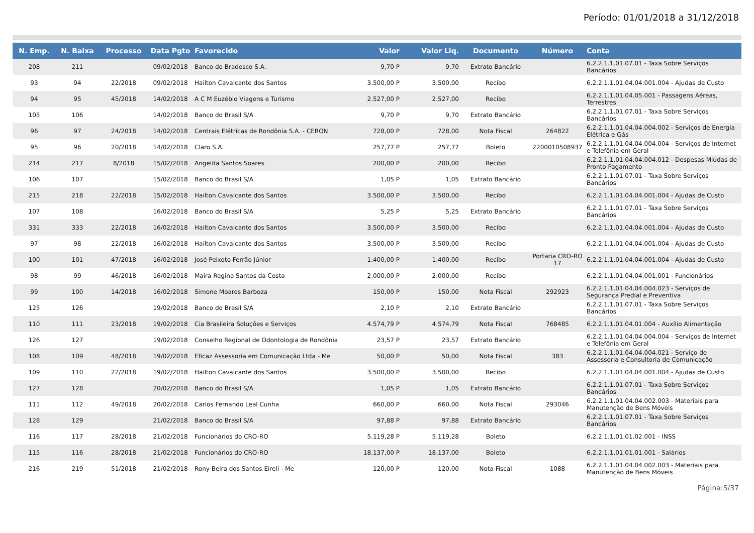Período: 01/01/2018 a 31/12/2018
| N. Emp. | N. Baixa | Processo | Data Pgto | Favorecido | Valor | Valor Liq. | Documento | Número | Conta |
| --- | --- | --- | --- | --- | --- | --- | --- | --- | --- |
| 208 | 211 | | 09/02/2018 | Banco do Bradesco S.A. | 9,70 P | 9,70 | Extrato Bancário | | 6.2.2.1.1.01.07.01 - Taxa Sobre Serviços Bancários |
| 93 | 94 | 22/2018 | 09/02/2018 | Hailton Cavalcante dos Santos | 3.500,00 P | 3.500,00 | Recibo | | 6.2.2.1.1.01.04.04.001.004 - Ajudas de Custo |
| 94 | 95 | 45/2018 | 14/02/2018 | A C M Euzébio Viagens e Turismo | 2.527,00 P | 2.527,00 | Recibo | | 6.2.2.1.1.01.04.05.001 - Passagens Aéreas, Terrestres |
| 105 | 106 | | 14/02/2018 | Banco do Brasil S/A | 9,70 P | 9,70 | Extrato Bancário | | 6.2.2.1.1.01.07.01 - Taxa Sobre Serviços Bancários |
| 96 | 97 | 24/2018 | 14/02/2018 | Centrais Elétricas de Rondônia S.A. - CERON | 728,00 P | 728,00 | Nota Fiscal | 264822 | 6.2.2.1.1.01.04.04.004.002 - Serviços de Energia Elétrica e Gás |
| 95 | 96 | 20/2018 | 14/02/2018 | Claro S.A. | 257,77 P | 257,77 | Boleto | 2200010508937 | 6.2.2.1.1.01.04.04.004.004 - Serviços de Internet e Telefônia em Geral |
| 214 | 217 | 8/2018 | 15/02/2018 | Angelita Santos Soares | 200,00 P | 200,00 | Recibo | | 6.2.2.1.1.01.04.04.004.012 - Despesas Miúdas de Pronto Pagamento |
| 106 | 107 | | 15/02/2018 | Banco do Brasil S/A | 1,05 P | 1,05 | Extrato Bancário | | 6.2.2.1.1.01.07.01 - Taxa Sobre Serviços Bancários |
| 215 | 218 | 22/2018 | 15/02/2018 | Hailton Cavalcante dos Santos | 3.500,00 P | 3.500,00 | Recibo | | 6.2.2.1.1.01.04.04.001.004 - Ajudas de Custo |
| 107 | 108 | | 16/02/2018 | Banco do Brasil S/A | 5,25 P | 5,25 | Extrato Bancário | | 6.2.2.1.1.01.07.01 - Taxa Sobre Serviços Bancários |
| 331 | 333 | 22/2018 | 16/02/2018 | Hailton Cavalcante dos Santos | 3.500,00 P | 3.500,00 | Recibo | | 6.2.2.1.1.01.04.04.001.004 - Ajudas de Custo |
| 97 | 98 | 22/2018 | 16/02/2018 | Hailton Cavalcante dos Santos | 3.500,00 P | 3.500,00 | Recibo | | 6.2.2.1.1.01.04.04.001.004 - Ajudas de Custo |
| 100 | 101 | 47/2018 | 16/02/2018 | José Peixoto Ferrão Júnior | 1.400,00 P | 1.400,00 | Recibo | Portaria CRO-RO 17 | 6.2.2.1.1.01.04.04.001.004 - Ajudas de Custo |
| 98 | 99 | 46/2018 | 16/02/2018 | Maira Regina Santos da Costa | 2.000,00 P | 2.000,00 | Recibo | | 6.2.2.1.1.01.04.04.001.001 - Funcionários |
| 99 | 100 | 14/2018 | 16/02/2018 | Simone Moares Barboza | 150,00 P | 150,00 | Nota Fiscal | 292923 | 6.2.2.1.1.01.04.04.004.023 - Serviços de Segurança Predial e Preventiva |
| 125 | 126 | | 19/02/2018 | Banco do Brasil S/A | 2,10 P | 2,10 | Extrato Bancário | | 6.2.2.1.1.01.07.01 - Taxa Sobre Serviços Bancários |
| 110 | 111 | 23/2018 | 19/02/2018 | Cia Brasileira Soluções e Serviços | 4.574,79 P | 4.574,79 | Nota Fiscal | 768485 | 6.2.2.1.1.01.04.01.004 - Auxílio Alimentação |
| 126 | 127 | | 19/02/2018 | Conselho Regional de Odontologia de Rondônia | 23,57 P | 23,57 | Extrato Bancário | | 6.2.2.1.1.01.04.04.004.004 - Serviços de Internet e Telefônia em Geral |
| 108 | 109 | 48/2018 | 19/02/2018 | Eficaz Assessoria em Comunicação Ltda - Me | 50,00 P | 50,00 | Nota Fiscal | 383 | 6.2.2.1.1.01.04.04.004.021 - Serviço de Assessoria e Consultoria de Comunicação |
| 109 | 110 | 22/2018 | 19/02/2018 | Hailton Cavalcante dos Santos | 3.500,00 P | 3.500,00 | Recibo | | 6.2.2.1.1.01.04.04.001.004 - Ajudas de Custo |
| 127 | 128 | | 20/02/2018 | Banco do Brasil S/A | 1,05 P | 1,05 | Extrato Bancário | | 6.2.2.1.1.01.07.01 - Taxa Sobre Serviços Bancários |
| 111 | 112 | 49/2018 | 20/02/2018 | Carlos Fernando Leal Cunha | 660,00 P | 660,00 | Nota Fiscal | 293046 | 6.2.2.1.1.01.04.04.002.003 - Materiais para Manutenção de Bens Móveis |
| 128 | 129 | | 21/02/2018 | Banco do Brasil S/A | 97,88 P | 97,88 | Extrato Bancário | | 6.2.2.1.1.01.07.01 - Taxa Sobre Serviços Bancários |
| 116 | 117 | 28/2018 | 21/02/2018 | Funcionários do CRO-RO | 5.119,28 P | 5.119,28 | Boleto | | 6.2.2.1.1.01.01.02.001 - INSS |
| 115 | 116 | 28/2018 | 21/02/2018 | Funcionários do CRO-RO | 18.137,00 P | 18.137,00 | Boleto | | 6.2.2.1.1.01.01.01.001 - Salários |
| 216 | 219 | 51/2018 | 21/02/2018 | Rony Beira dos Santos Eireli - Me | 120,00 P | 120,00 | Nota Fiscal | 1088 | 6.2.2.1.1.01.04.04.002.003 - Materiais para Manutenção de Bens Móveis |
Página:5/37